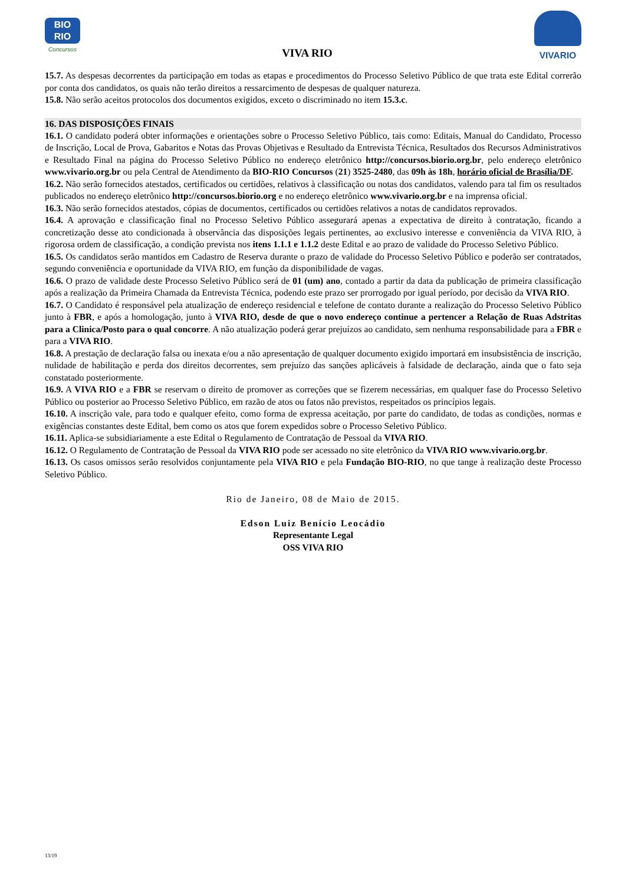BIO
RIO
Concursos
VIVA RIO
VIVARIO
15.7. As despesas decorrentes da participação em todas as etapas e procedimentos do Processo Seletivo Público de que trata este Edital correrão por conta dos candidatos, os quais não terão direitos a ressarcimento de despesas de qualquer natureza.
15.8. Não serão aceitos protocolos dos documentos exigidos, exceto o discriminado no item 15.3.c.
16. DAS DISPOSIÇÕES FINAIS
16.1. O candidato poderá obter informações e orientações sobre o Processo Seletivo Público, tais como: Editais, Manual do Candidato, Processo de Inscrição, Local de Prova, Gabaritos e Notas das Provas Objetivas e Resultado da Entrevista Técnica, Resultados dos Recursos Administrativos e Resultado Final na página do Processo Seletivo Público no endereço eletrônico http://concursos.biorio.org.br, pelo endereço eletrônico www.vivario.org.br ou pela Central de Atendimento da BIO-RIO Concursos (21) 3525-2480, das 09h às 18h, horário oficial de Brasília/DF.
16.2. Não serão fornecidos atestados, certificados ou certidões, relativos à classificação ou notas dos candidatos, valendo para tal fim os resultados publicados no endereço eletrônico http://concursos.biorio.org e no endereço eletrônico www.vivario.org.br e na imprensa oficial.
16.3. Não serão fornecidos atestados, cópias de documentos, certificados ou certidões relativos a notas de candidatos reprovados.
16.4. A aprovação e classificação final no Processo Seletivo Público assegurará apenas a expectativa de direito à contratação, ficando a concretização desse ato condicionada à observância das disposições legais pertinentes, ao exclusivo interesse e conveniência da VIVA RIO, à rigorosa ordem de classificação, a condição prevista nos itens 1.1.1 e 1.1.2 deste Edital e ao prazo de validade do Processo Seletivo Público.
16.5. Os candidatos serão mantidos em Cadastro de Reserva durante o prazo de validade do Processo Seletivo Público e poderão ser contratados, segundo conveniência e oportunidade da VIVA RIO, em função da disponibilidade de vagas.
16.6. O prazo de validade deste Processo Seletivo Público será de 01 (um) ano, contado a partir da data da publicação de primeira classificação após a realização da Primeira Chamada da Entrevista Técnica, podendo este prazo ser prorrogado por igual período, por decisão da VIVA RIO.
16.7. O Candidato é responsável pela atualização de endereço residencial e telefone de contato durante a realização do Processo Seletivo Público junto à FBR, e após a homologação, junto à VIVA RIO, desde de que o novo endereço continue a pertencer a Relação de Ruas Adstritas para a Clinica/Posto para o qual concorre. A não atualização poderá gerar prejuízos ao candidato, sem nenhuma responsabilidade para a FBR e para a VIVA RIO.
16.8. A prestação de declaração falsa ou inexata e/ou a não apresentação de qualquer documento exigido importará em insubsistência de inscrição, nulidade de habilitação e perda dos direitos decorrentes, sem prejuízo das sanções aplicáveis à falsidade de declaração, ainda que o fato seja constatado posteriormente.
16.9. A VIVA RIO e a FBR se reservam o direito de promover as correções que se fizerem necessárias, em qualquer fase do Processo Seletivo Público ou posterior ao Processo Seletivo Público, em razão de atos ou fatos não previstos, respeitados os princípios legais.
16.10. A inscrição vale, para todo e qualquer efeito, como forma de expressa aceitação, por parte do candidato, de todas as condições, normas e exigências constantes deste Edital, bem como os atos que forem expedidos sobre o Processo Seletivo Público.
16.11. Aplica-se subsidiariamente a este Edital o Regulamento de Contratação de Pessoal da VIVA RIO.
16.12. O Regulamento de Contratação de Pessoal da VIVA RIO pode ser acessado no site eletrônico da VIVA RIO www.vivario.org.br.
16.13. Os casos omissos serão resolvidos conjuntamente pela VIVA RIO e pela Fundação BIO-RIO, no que tange à realização deste Processo Seletivo Público.
Rio de Janeiro, 08 de Maio de 2015.
Edson Luiz Benício Leocádio
Representante Legal
OSS VIVA RIO
13/19